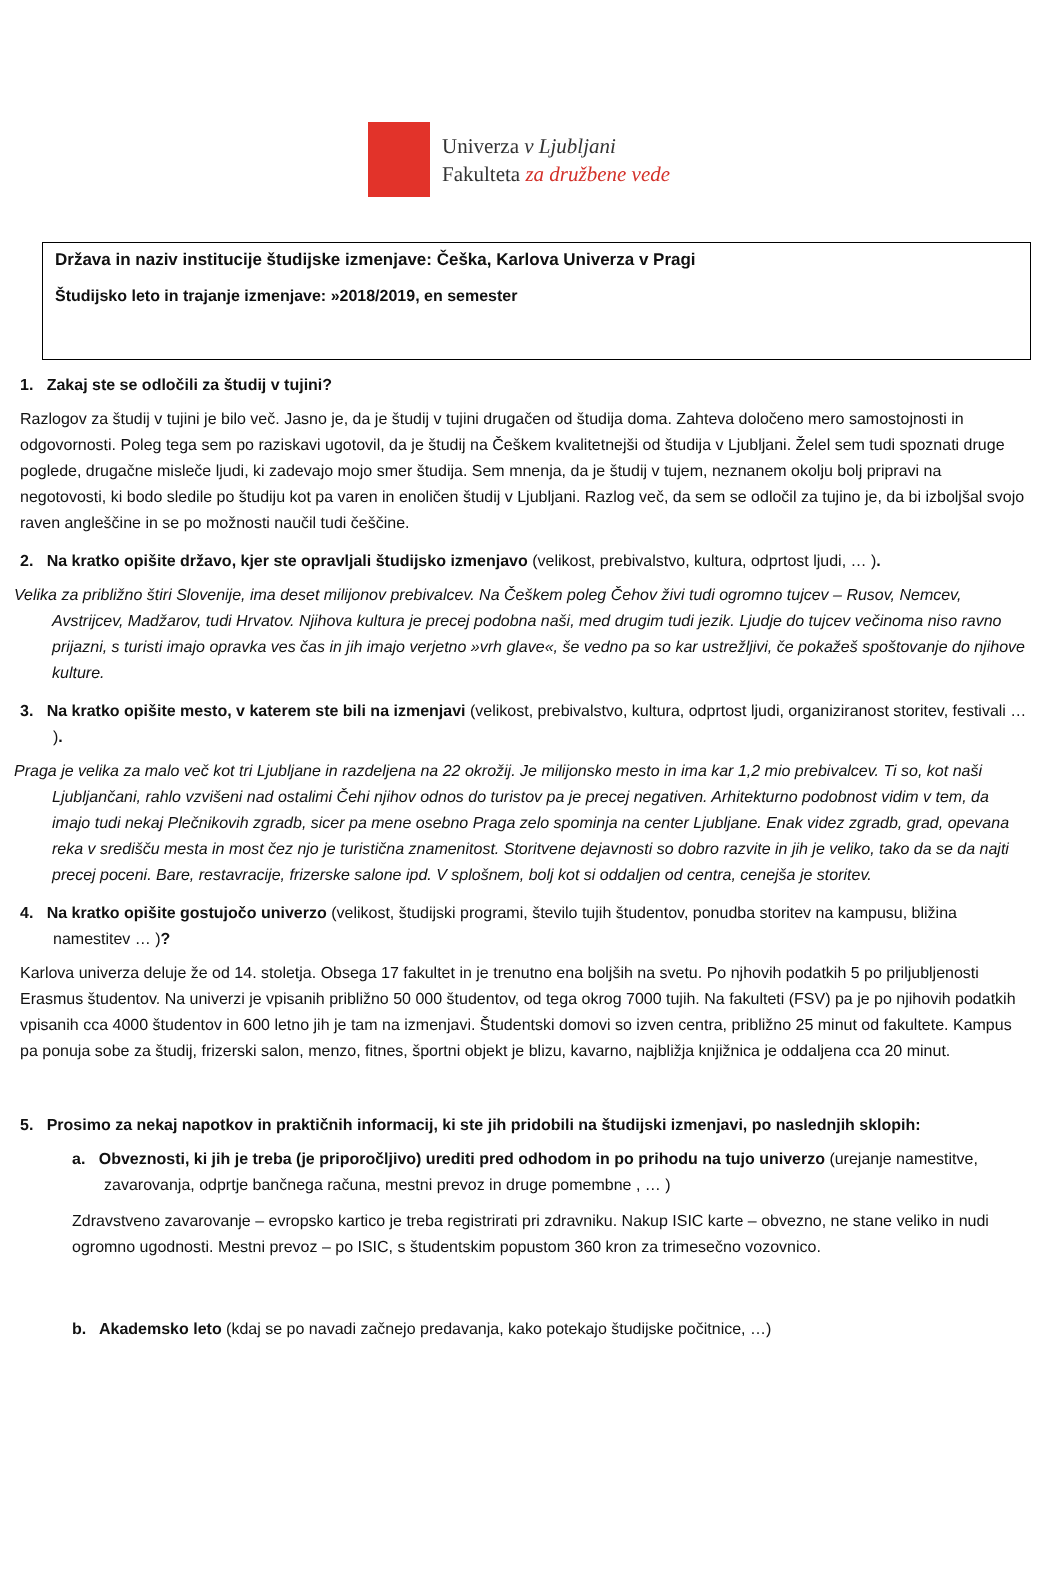Univerza v Ljubljani
Fakulteta za družbene vede
Država in naziv institucije študijske izmenjave: Češka, Karlova Univerza v Pragi
Študijsko leto in trajanje izmenjave: »2018/2019, en semester
1. Zakaj ste se odločili za študij v tujini?
Razlogov za študij v tujini je bilo več. Jasno je, da je študij v tujini drugačen od študija doma. Zahteva določeno mero samostojnosti in odgovornosti. Poleg tega sem po raziskavi ugotovil, da je študij na Češkem kvalitetnejši od študija v Ljubljani. Želel sem tudi spoznati druge poglede, drugačne misleče ljudi, ki zadevajo mojo smer študija. Sem mnenja, da je študij v tujem, neznanem okolju bolj pripravi na negotovosti, ki bodo sledile po študiju kot pa varen in enoličen študij v Ljubljani. Razlog več, da sem se odločil za tujino je, da bi izboljšal svojo raven angleščine in se po možnosti naučil tudi češčine.
2. Na kratko opišite državo, kjer ste opravljali študijsko izmenjavo (velikost, prebivalstvo, kultura, odprtost ljudi, … ).
Velika za približno štiri Slovenije, ima deset milijonov prebivalcev. Na Češkem poleg Čehov živi tudi ogromno tujcev – Rusov, Nemcev, Avstrijcev, Madžarov, tudi Hrvatov. Njihova kultura je precej podobna naši, med drugim tudi jezik. Ljudje do tujcev večinoma niso ravno prijazni, s turisti imajo opravka ves čas in jih imajo verjetno »vrh glave«, še vedno pa so kar ustrežljivi, če pokažeš spoštovanje do njihove kulture.
3. Na kratko opišite mesto, v katerem ste bili na izmenjavi (velikost, prebivalstvo, kultura, odprtost ljudi, organiziranost storitev, festivali … ).
Praga je velika za malo več kot tri Ljubljane in razdeljena na 22 okrožij. Je milijonsko mesto in ima kar 1,2 mio prebivalcev. Ti so, kot naši Ljubljančani, rahlo vzvišeni nad ostalimi Čehi njihov odnos do turistov pa je precej negativen. Arhitekturno podobnost vidim v tem, da imajo tudi nekaj Plečnikovih zgradb, sicer pa mene osebno Praga zelo spominja na center Ljubljane. Enak videz zgradb, grad, opevana reka v središču mesta in most čez njo je turistična znamenitost. Storitvene dejavnosti so dobro razvite in jih je veliko, tako da se da najti precej poceni. Bare, restavracije, frizerske salone ipd. V splošnem, bolj kot si oddaljen od centra, cenejša je storitev.
4. Na kratko opišite gostujočo univerzo (velikost, študijski programi, število tujih študentov, ponudba storitev na kampusu, bližina namestitev … )?
Karlova univerza deluje že od 14. stoletja. Obsega 17 fakultet in je trenutno ena boljših na svetu. Po njhovih podatkih 5 po priljubljenosti Erasmus študentov. Na univerzi je vpisanih približno 50 000 študentov, od tega okrog 7000 tujih. Na fakulteti (FSV) pa je po njihovih podatkih vpisanih cca 4000 študentov in 600 letno jih je tam na izmenjavi. Študentski domovi so izven centra, približno 25 minut od fakultete. Kampus pa ponuja sobe za študij, frizerski salon, menzo, fitnes, športni objekt je blizu, kavarno, najbližja knjižnica je oddaljena cca 20 minut.
5. Prosimo za nekaj napotkov in praktičnih informacij, ki ste jih pridobili na študijski izmenjavi, po naslednjih sklopih:
a. Obveznosti, ki jih je treba (je priporočljivo) urediti pred odhodom in po prihodu na tujo univerzo (urejanje namestitve, zavarovanja, odprtje bančnega računa, mestni prevoz in druge pomembne , … )
Zdravstveno zavarovanje – evropsko kartico je treba registrirati pri zdravniku. Nakup ISIC karte – obvezno, ne stane veliko in nudi ogromno ugodnosti. Mestni prevoz – po ISIC, s študentskim popustom 360 kron za trimesečno vozovnico.
b. Akademsko leto (kdaj se po navadi začnejo predavanja, kako potekajo študijske počitnice, …)